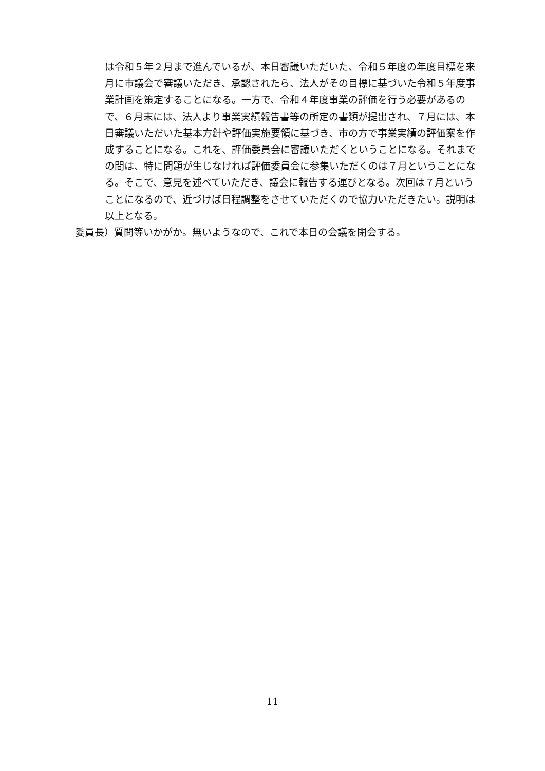は令和５年２月まで進んでいるが、本日審議いただいた、令和５年度の年度目標を来月に市議会で審議いただき、承認されたら、法人がその目標に基づいた令和５年度事業計画を策定することになる。一方で、令和４年度事業の評価を行う必要があるので、６月末には、法人より事業実績報告書等の所定の書類が提出され、７月には、本日審議いただいた基本方針や評価実施要領に基づき、市の方で事業実績の評価案を作成することになる。これを、評価委員会に審議いただくということになる。それまでの間は、特に問題が生じなければ評価委員会に参集いただくのは７月ということになる。そこで、意見を述べていただき、議会に報告する運びとなる。次回は７月ということになるので、近づけば日程調整をさせていただくので協力いただきたい。説明は以上となる。
委員長）質問等いかがか。無いようなので、これで本日の会議を閉会する。
11